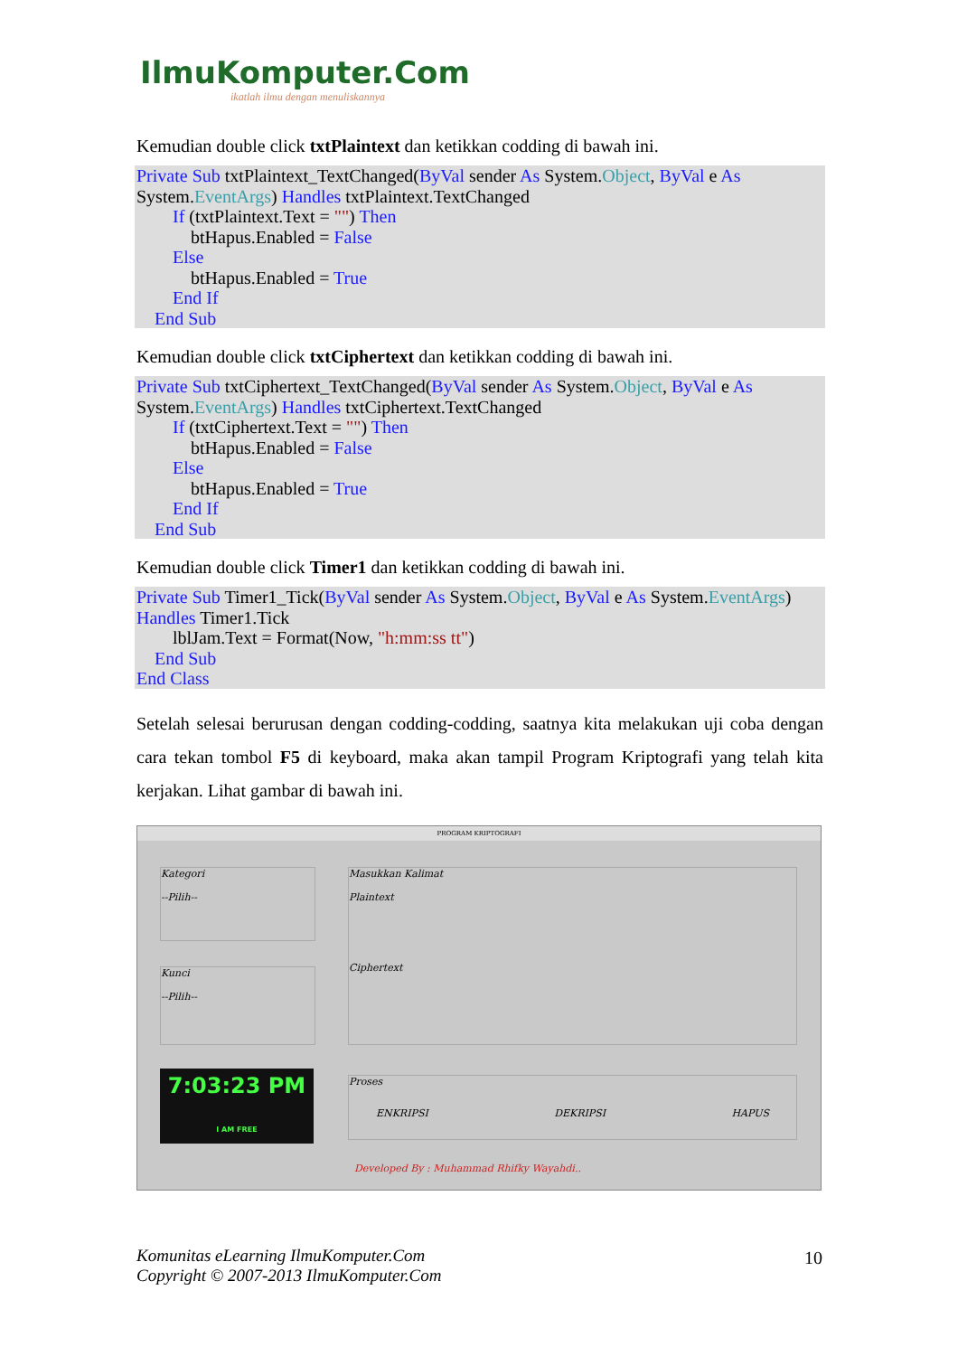IlmuKomputer.Com
ikatlah ilmu dengan menuliskannya
Kemudian double click txtPlaintext dan ketikkan codding di bawah ini.
Private Sub txtPlaintext_TextChanged(ByVal sender As System.Object, ByVal e As System.EventArgs) Handles txtPlaintext.TextChanged
If (txtPlaintext.Text = "") Then
btHapus.Enabled = False
Else
btHapus.Enabled = True
End If
End Sub
Kemudian double click txtCiphertext dan ketikkan codding di bawah ini.
Private Sub txtCiphertext_TextChanged(ByVal sender As System.Object, ByVal e As System.EventArgs) Handles txtCiphertext.TextChanged
If (txtCiphertext.Text = "") Then
btHapus.Enabled = False
Else
btHapus.Enabled = True
End If
End Sub
Kemudian double click Timer1 dan ketikkan codding di bawah ini.
Private Sub Timer1_Tick(ByVal sender As System.Object, ByVal e As System.EventArgs) Handles Timer1.Tick
lblJam.Text = Format(Now, "h:mm:ss tt")
End Sub
End Class
Setelah selesai berurusan dengan codding-codding, saatnya kita melakukan uji coba dengan cara tekan tombol F5 di keyboard, maka akan tampil Program Kriptografi yang telah kita kerjakan. Lihat gambar di bawah ini.
PROGRAM KRIPTOGRAFI
Kategori
--Pilih--
Kunci
--Pilih--
Masukkan Kalimat
Plaintext
Ciphertext
7:03:23 PM
I AM FREE
Proses
ENKRIPSI DEKRIPSI HAPUS
Developed By : Muhammad Rhifky Wayahdi..
Komunitas eLearning IlmuKomputer.Com
Copyright © 2007-2013 IlmuKomputer.Com
10